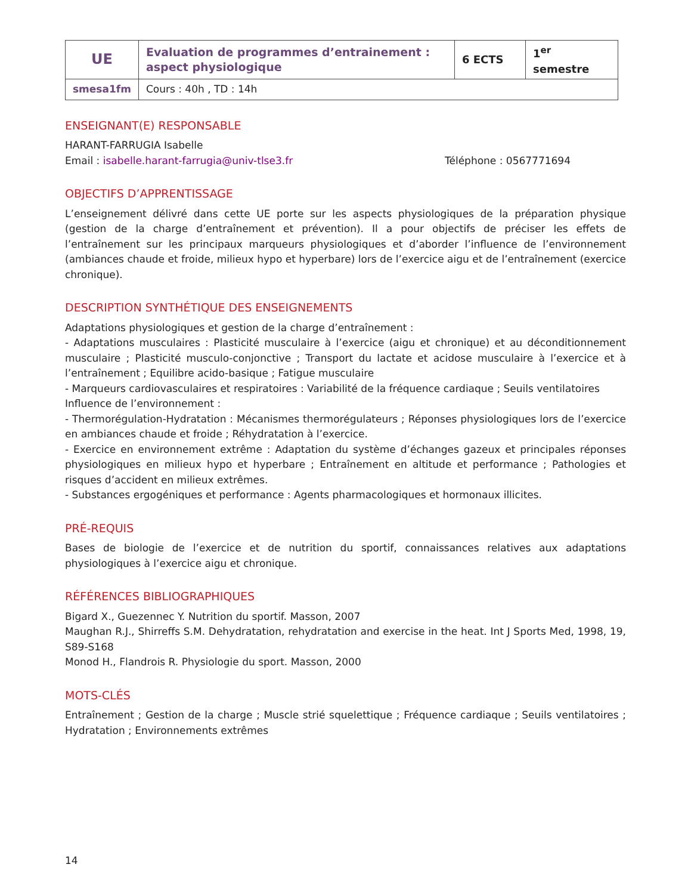| UE | Evaluation de programmes d’entrainement : aspect physiologique | 6 ECTS | 1<sup>er</sup> semestre |
| smesa1fm | Cours : 40h , TD : 14h | | |
ENSEIGNANT(E) RESPONSABLE
HARANT-FARRUGIA Isabelle
Email : isabelle.harant-farrugia@univ-tlse3.fr Téléphone : 0567771694
OBJECTIFS D’APPRENTISSAGE
L’enseignement délivré dans cette UE porte sur les aspects physiologiques de la préparation physique (gestion de la charge d’entraînement et prévention). Il a pour objectifs de préciser les effets de l’entraînement sur les principaux marqueurs physiologiques et d’aborder l’influence de l’environnement (ambiances chaude et froide, milieux hypo et hyperbare) lors de l’exercice aigu et de l’entraînement (exercice chronique).
DESCRIPTION SYNTHÉTIQUE DES ENSEIGNEMENTS
Adaptations physiologiques et gestion de la charge d’entraînement :
- Adaptations musculaires : Plasticité musculaire à l’exercice (aigu et chronique) et au déconditionnement musculaire ; Plasticité musculo-conjonctive ; Transport du lactate et acidose musculaire à l’exercice et à l’entraînement ; Equilibre acido-basique ; Fatigue musculaire
- Marqueurs cardiovasculaires et respiratoires : Variabilité de la fréquence cardiaque ; Seuils ventilatoires
Influence de l’environnement :
- Thermorégulation-Hydratation : Mécanismes thermorégulateurs ; Réponses physiologiques lors de l’exercice en ambiances chaude et froide ; Réhydratation à l’exercice.
- Exercice en environnement extrême : Adaptation du système d’échanges gazeux et principales réponses physiologiques en milieux hypo et hyperbare ; Entraînement en altitude et performance ; Pathologies et risques d’accident en milieux extrêmes.
- Substances ergogéniques et performance : Agents pharmacologiques et hormonaux illicites.
PRÉ-REQUIS
Bases de biologie de l’exercice et de nutrition du sportif, connaissances relatives aux adaptations physiologiques à l’exercice aigu et chronique.
RÉFÉRENCES BIBLIOGRAPHIQUES
Bigard X., Guezennec Y. Nutrition du sportif. Masson, 2007
Maughan R.J., Shirreffs S.M. Dehydratation, rehydratation and exercise in the heat. Int J Sports Med, 1998, 19, S89-S168
Monod H., Flandrois R. Physiologie du sport. Masson, 2000
MOTS-CLÉS
Entraînement ; Gestion de la charge ; Muscle strié squelettique ; Fréquence cardiaque ; Seuils ventilatoires ; Hydratation ; Environnements extrêmes
14